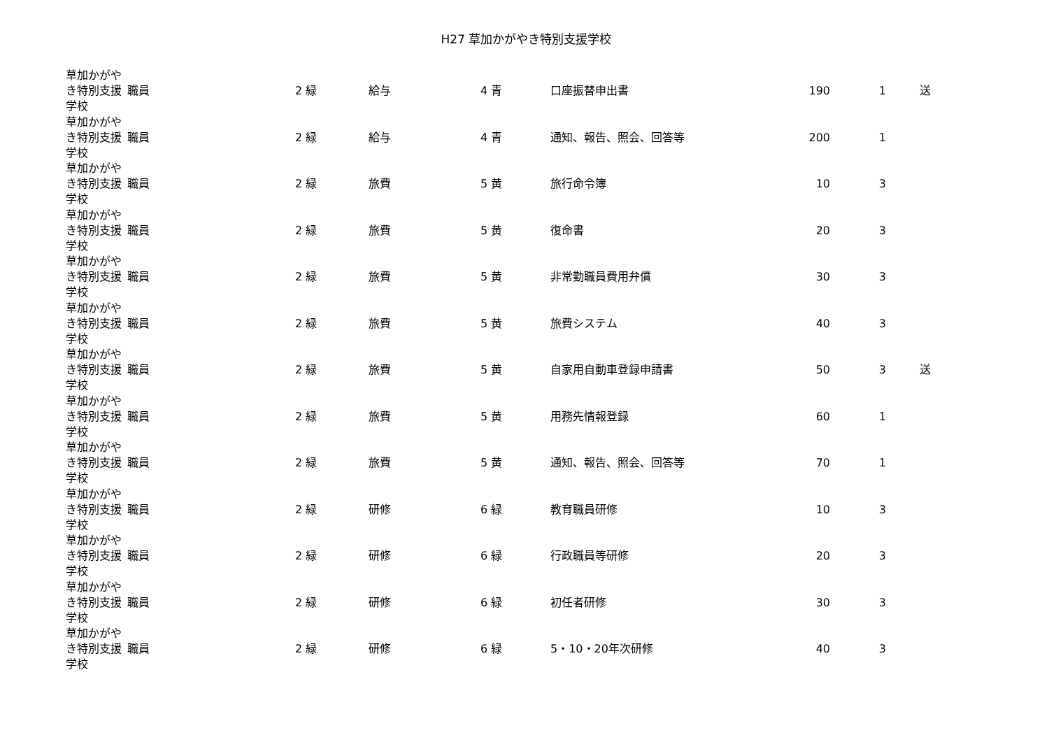H27 草加かがやき特別支援学校
| 草加かがやき特別支援学校 | 職員 | 2 緑 | 給与 | 4 青 | 口座振替申出書 | 190 | 1 | 送 |
| 草加かがやき特別支援学校 | 職員 | 2 緑 | 給与 | 4 青 | 通知、報告、照会、回答等 | 200 | 1 | |
| 草加かがやき特別支援学校 | 職員 | 2 緑 | 旅費 | 5 黄 | 旅行命令簿 | 10 | 3 | |
| 草加かがやき特別支援学校 | 職員 | 2 緑 | 旅費 | 5 黄 | 復命書 | 20 | 3 | |
| 草加かがやき特別支援学校 | 職員 | 2 緑 | 旅費 | 5 黄 | 非常勤職員費用弁償 | 30 | 3 | |
| 草加かがやき特別支援学校 | 職員 | 2 緑 | 旅費 | 5 黄 | 旅費システム | 40 | 3 | |
| 草加かがやき特別支援学校 | 職員 | 2 緑 | 旅費 | 5 黄 | 自家用自動車登録申請書 | 50 | 3 | 送 |
| 草加かがやき特別支援学校 | 職員 | 2 緑 | 旅費 | 5 黄 | 用務先情報登録 | 60 | 1 | |
| 草加かがやき特別支援学校 | 職員 | 2 緑 | 旅費 | 5 黄 | 通知、報告、照会、回答等 | 70 | 1 | |
| 草加かがやき特別支援学校 | 職員 | 2 緑 | 研修 | 6 緑 | 教育職員研修 | 10 | 3 | |
| 草加かがやき特別支援学校 | 職員 | 2 緑 | 研修 | 6 緑 | 行政職員等研修 | 20 | 3 | |
| 草加かがやき特別支援学校 | 職員 | 2 緑 | 研修 | 6 緑 | 初任者研修 | 30 | 3 | |
| 草加かがやき特別支援学校 | 職員 | 2 緑 | 研修 | 6 緑 | 5・10・20年次研修 | 40 | 3 | |